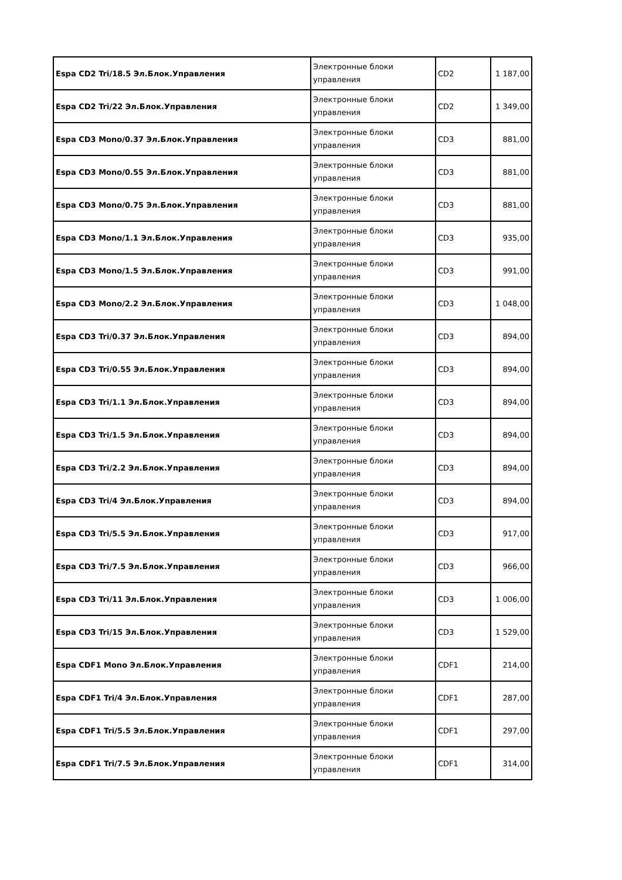| Espa CD2 Tri/18.5 Эл.Блок.Управления | Электронные блоки управления | CD2 | 1 187,00 |
| Espa CD2 Tri/22 Эл.Блок.Управления | Электронные блоки управления | CD2 | 1 349,00 |
| Espa CD3 Mono/0.37 Эл.Блок.Управления | Электронные блоки управления | CD3 | 881,00 |
| Espa CD3 Mono/0.55 Эл.Блок.Управления | Электронные блоки управления | CD3 | 881,00 |
| Espa CD3 Mono/0.75 Эл.Блок.Управления | Электронные блоки управления | CD3 | 881,00 |
| Espa CD3 Mono/1.1 Эл.Блок.Управления | Электронные блоки управления | CD3 | 935,00 |
| Espa CD3 Mono/1.5 Эл.Блок.Управления | Электронные блоки управления | CD3 | 991,00 |
| Espa CD3 Mono/2.2 Эл.Блок.Управления | Электронные блоки управления | CD3 | 1 048,00 |
| Espa CD3 Tri/0.37 Эл.Блок.Управления | Электронные блоки управления | CD3 | 894,00 |
| Espa CD3 Tri/0.55 Эл.Блок.Управления | Электронные блоки управления | CD3 | 894,00 |
| Espa CD3 Tri/1.1 Эл.Блок.Управления | Электронные блоки управления | CD3 | 894,00 |
| Espa CD3 Tri/1.5 Эл.Блок.Управления | Электронные блоки управления | CD3 | 894,00 |
| Espa CD3 Tri/2.2 Эл.Блок.Управления | Электронные блоки управления | CD3 | 894,00 |
| Espa CD3 Tri/4 Эл.Блок.Управления | Электронные блоки управления | CD3 | 894,00 |
| Espa CD3 Tri/5.5 Эл.Блок.Управления | Электронные блоки управления | CD3 | 917,00 |
| Espa CD3 Tri/7.5 Эл.Блок.Управления | Электронные блоки управления | CD3 | 966,00 |
| Espa CD3 Tri/11 Эл.Блок.Управления | Электронные блоки управления | CD3 | 1 006,00 |
| Espa CD3 Tri/15 Эл.Блок.Управления | Электронные блоки управления | CD3 | 1 529,00 |
| Espa CDF1 Mono Эл.Блок.Управления | Электронные блоки управления | CDF1 | 214,00 |
| Espa CDF1 Tri/4 Эл.Блок.Управления | Электронные блоки управления | CDF1 | 287,00 |
| Espa CDF1 Tri/5.5 Эл.Блок.Управления | Электронные блоки управления | CDF1 | 297,00 |
| Espa CDF1 Tri/7.5 Эл.Блок.Управления | Электронные блоки управления | CDF1 | 314,00 |